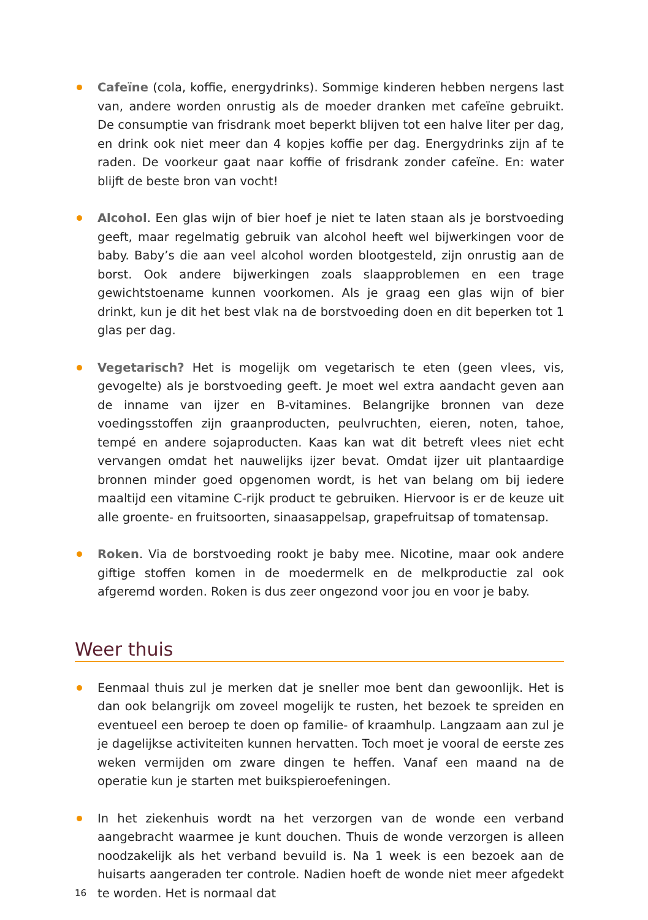Cafeïne (cola, koffie, energydrinks). Sommige kinderen hebben nergens last van, andere worden onrustig als de moeder dranken met cafeïne gebruikt. De consumptie van frisdrank moet beperkt blijven tot een halve liter per dag, en drink ook niet meer dan 4 kopjes koffie per dag. Energydrinks zijn af te raden. De voorkeur gaat naar koffie of frisdrank zonder cafeïne. En: water blijft de beste bron van vocht!
Alcohol. Een glas wijn of bier hoef je niet te laten staan als je borstvoeding geeft, maar regelmatig gebruik van alcohol heeft wel bijwerkingen voor de baby. Baby’s die aan veel alcohol worden blootgesteld, zijn onrustig aan de borst. Ook andere bijwerkingen zoals slaapproblemen en een trage gewichtstoename kunnen voorkomen. Als je graag een glas wijn of bier drinkt, kun je dit het best vlak na de borstvoeding doen en dit beperken tot 1 glas per dag.
Vegetarisch? Het is mogelijk om vegetarisch te eten (geen vlees, vis, gevogelte) als je borstvoeding geeft. Je moet wel extra aandacht geven aan de inname van ijzer en B-vitamines. Belangrijke bronnen van deze voedingsstoffen zijn graanproducten, peulvruchten, eieren, noten, tahoe, tempé en andere sojaproducten. Kaas kan wat dit betreft vlees niet echt vervangen omdat het nauwelijks ijzer bevat. Omdat ijzer uit plantaardige bronnen minder goed opgenomen wordt, is het van belang om bij iedere maaltijd een vitamine C-rijk product te gebruiken. Hiervoor is er de keuze uit alle groente- en fruitsoorten, sinaasappelsap, grapefruitsap of tomatensap.
Roken. Via de borstvoeding rookt je baby mee. Nicotine, maar ook andere giftige stoffen komen in de moedermelk en de melkproductie zal ook afgeremd worden. Roken is dus zeer ongezond voor jou en voor je baby.
Weer thuis
Eenmaal thuis zul je merken dat je sneller moe bent dan gewoonlijk. Het is dan ook belangrijk om zoveel mogelijk te rusten, het bezoek te spreiden en eventueel een beroep te doen op familie- of kraamhulp. Langzaam aan zul je je dagelijkse activiteiten kunnen hervatten. Toch moet je vooral de eerste zes weken vermijden om zware dingen te heffen. Vanaf een maand na de operatie kun je starten met buikspieroefeningen.
In het ziekenhuis wordt na het verzorgen van de wonde een verband aangebracht waarmee je kunt douchen. Thuis de wonde verzorgen is alleen noodzakelijk als het verband bevuild is. Na 1 week is een bezoek aan de huisarts aangeraden ter controle. Nadien hoeft de wonde niet meer afgedekt te worden. Het is normaal dat
16